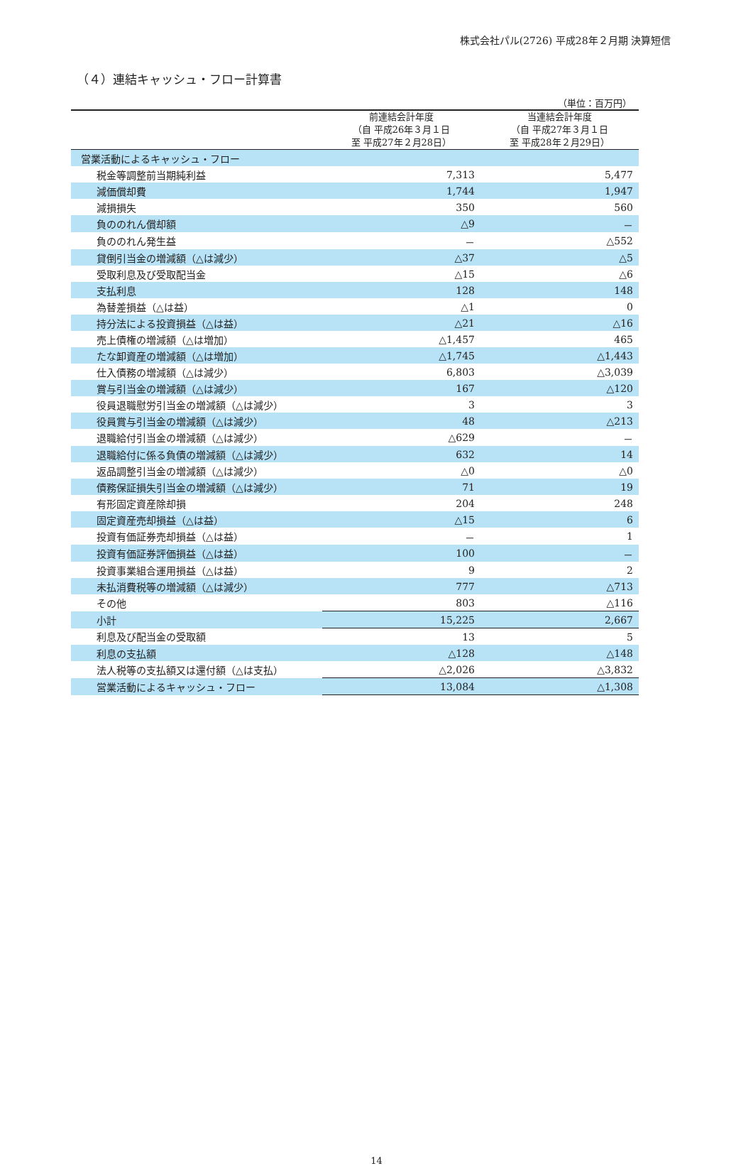株式会社パル(2726) 平成28年２月期 決算短信
（４）連結キャッシュ・フロー計算書
（単位：百万円）
| | 前連結会計年度 （自 平成26年３月１日 至 平成27年２月28日） | 当連結会計年度 （自 平成27年３月１日 至 平成28年２月29日） |
| --- | --- | --- |
| 営業活動によるキャッシュ・フロー | | |
| 税金等調整前当期純利益 | 7,313 | 5,477 |
| 減価償却費 | 1,744 | 1,947 |
| 減損損失 | 350 | 560 |
| 負ののれん償却額 | △9 | － |
| 負ののれん発生益 | － | △552 |
| 貸倒引当金の増減額（△は減少） | △37 | △5 |
| 受取利息及び受取配当金 | △15 | △6 |
| 支払利息 | 128 | 148 |
| 為替差損益（△は益） | △1 | 0 |
| 持分法による投資損益（△は益） | △21 | △16 |
| 売上債権の増減額（△は増加） | △1,457 | 465 |
| たな卸資産の増減額（△は増加） | △1,745 | △1,443 |
| 仕入債務の増減額（△は減少） | 6,803 | △3,039 |
| 賞与引当金の増減額（△は減少） | 167 | △120 |
| 役員退職慰労引当金の増減額（△は減少） | 3 | 3 |
| 役員賞与引当金の増減額（△は減少） | 48 | △213 |
| 退職給付引当金の増減額（△は減少） | △629 | － |
| 退職給付に係る負債の増減額（△は減少） | 632 | 14 |
| 返品調整引当金の増減額（△は減少） | △0 | △0 |
| 債務保証損失引当金の増減額（△は減少） | 71 | 19 |
| 有形固定資産除却損 | 204 | 248 |
| 固定資産売却損益（△は益） | △15 | 6 |
| 投資有価証券売却損益（△は益） | － | 1 |
| 投資有価証券評価損益（△は益） | 100 | － |
| 投資事業組合運用損益（△は益） | 9 | 2 |
| 未払消費税等の増減額（△は減少） | 777 | △713 |
| その他 | 803 | △116 |
| 小計 | 15,225 | 2,667 |
| 利息及び配当金の受取額 | 13 | 5 |
| 利息の支払額 | △128 | △148 |
| 法人税等の支払額又は還付額（△は支払） | △2,026 | △3,832 |
| 営業活動によるキャッシュ・フロー | 13,084 | △1,308 |
14